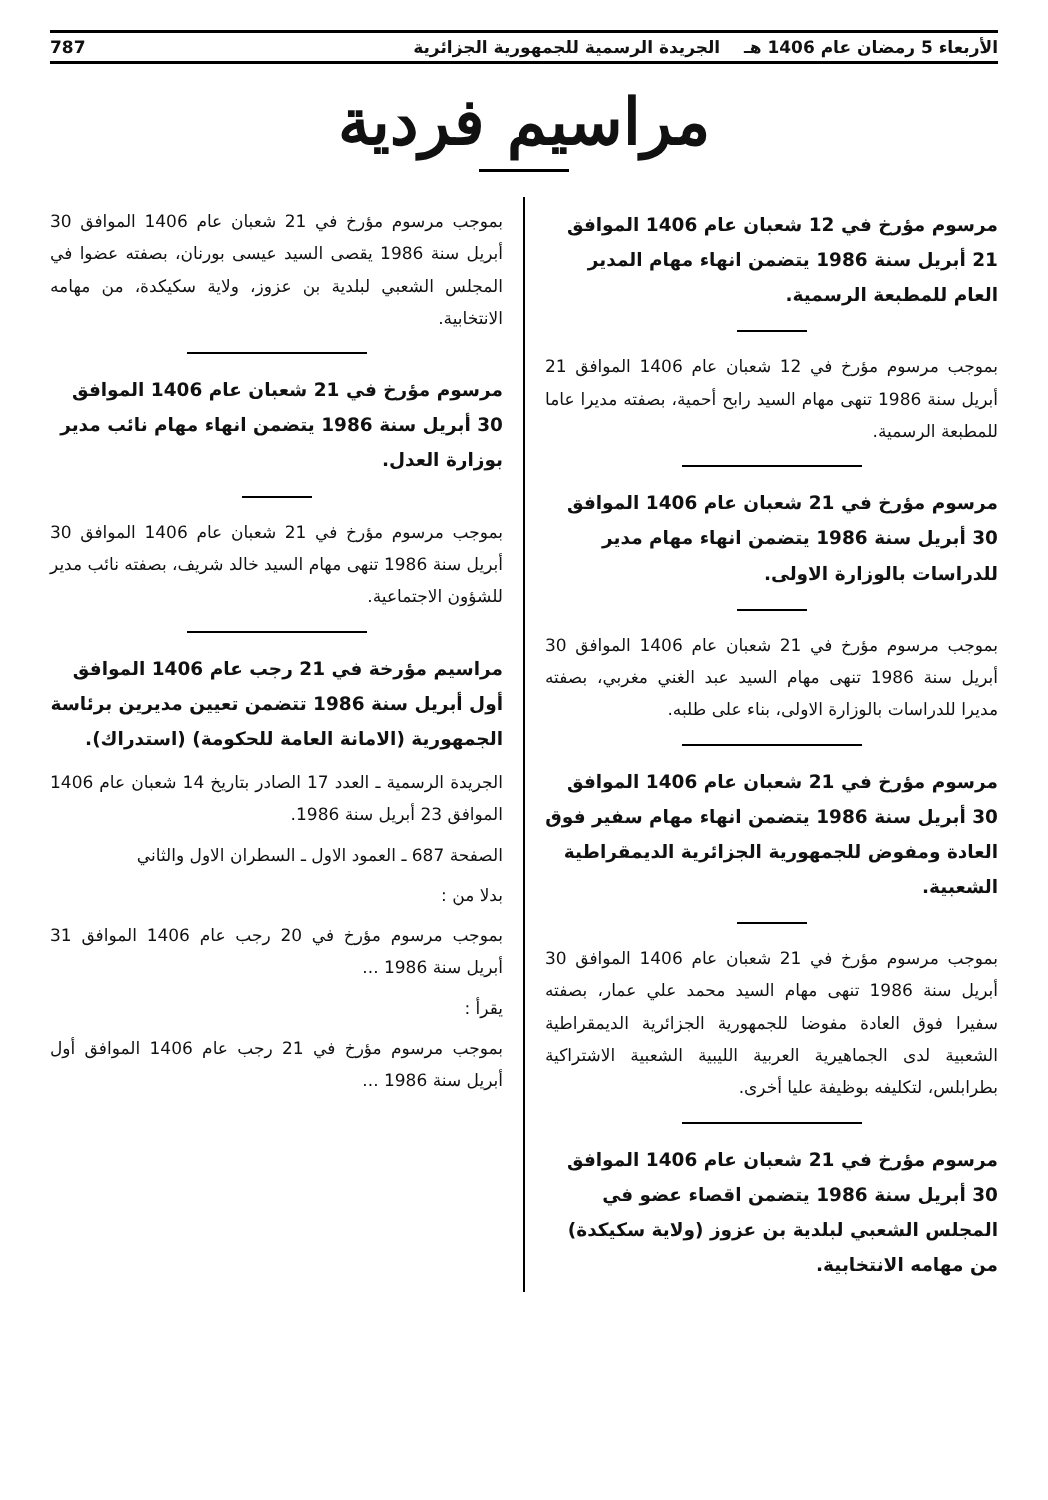الأربعاء 5 رمضان عام 1406 هـ الجريدة الرسمية للجمهورية الجزائرية 787
مراسيم فردية
مرسوم مؤرخ في 12 شعبان عام 1406 الموافق 21 أبريل سنة 1986 يتضمن انهاء مهام المدير العام للمطبعة الرسمية.
بموجب مرسوم مؤرخ في 12 شعبان عام 1406 الموافق 21 أبريل سنة 1986 تنهى مهام السيد رابح أحمية، بصفته مديرا عاما للمطبعة الرسمية.
مرسوم مؤرخ في 21 شعبان عام 1406 الموافق 30 أبريل سنة 1986 يتضمن انهاء مهام مدير للدراسات بالوزارة الاولى.
بموجب مرسوم مؤرخ في 21 شعبان عام 1406 الموافق 30 أبريل سنة 1986 تنهى مهام السيد عبد الغني مغربي، بصفته مديرا للدراسات بالوزارة الاولى، بناء على طلبه.
مرسوم مؤرخ في 21 شعبان عام 1406 الموافق 30 أبريل سنة 1986 يتضمن انهاء مهام سفير فوق العادة ومفوض للجمهورية الجزائرية الديمقراطية الشعبية.
بموجب مرسوم مؤرخ في 21 شعبان عام 1406 الموافق 30 أبريل سنة 1986 تنهى مهام السيد محمد علي عمار، بصفته سفيرا فوق العادة مفوضا للجمهورية الجزائرية الديمقراطية الشعبية لدى الجماهيرية العربية الليبية الشعبية الاشتراكية بطرابلس، لتكليفه بوظيفة عليا أخرى.
مرسوم مؤرخ في 21 شعبان عام 1406 الموافق 30 أبريل سنة 1986 يتضمن اقصاء عضو في المجلس الشعبي لبلدية بن عزوز (ولاية سكيكدة) من مهامه الانتخابية.
بموجب مرسوم مؤرخ في 21 شعبان عام 1406 الموافق 30 أبريل سنة 1986 يقصى السيد عيسى بورنان، بصفته عضوا في المجلس الشعبي لبلدية بن عزوز، ولاية سكيكدة، من مهامه الانتخابية.
مرسوم مؤرخ في 21 شعبان عام 1406 الموافق 30 أبريل سنة 1986 يتضمن انهاء مهام نائب مدير بوزارة العدل.
بموجب مرسوم مؤرخ في 21 شعبان عام 1406 الموافق 30 أبريل سنة 1986 تنهى مهام السيد خالد شريف، بصفته نائب مدير للشؤون الاجتماعية.
مراسيم مؤرخة في 21 رجب عام 1406 الموافق أول أبريل سنة 1986 تتضمن تعيين مديرين برئاسة الجمهورية (الامانة العامة للحكومة) (استدراك).
الجريدة الرسمية ـ العدد 17 الصادر بتاريخ 14 شعبان عام 1406 الموافق 23 أبريل سنة 1986.
الصفحة 687 ـ العمود الاول ـ السطران الاول والثاني
بدلا من :
بموجب مرسوم مؤرخ في 20 رجب عام 1406 الموافق 31 أبريل سنة 1986 ...
يقرأ :
بموجب مرسوم مؤرخ في 21 رجب عام 1406 الموافق أول أبريل سنة 1986 ...